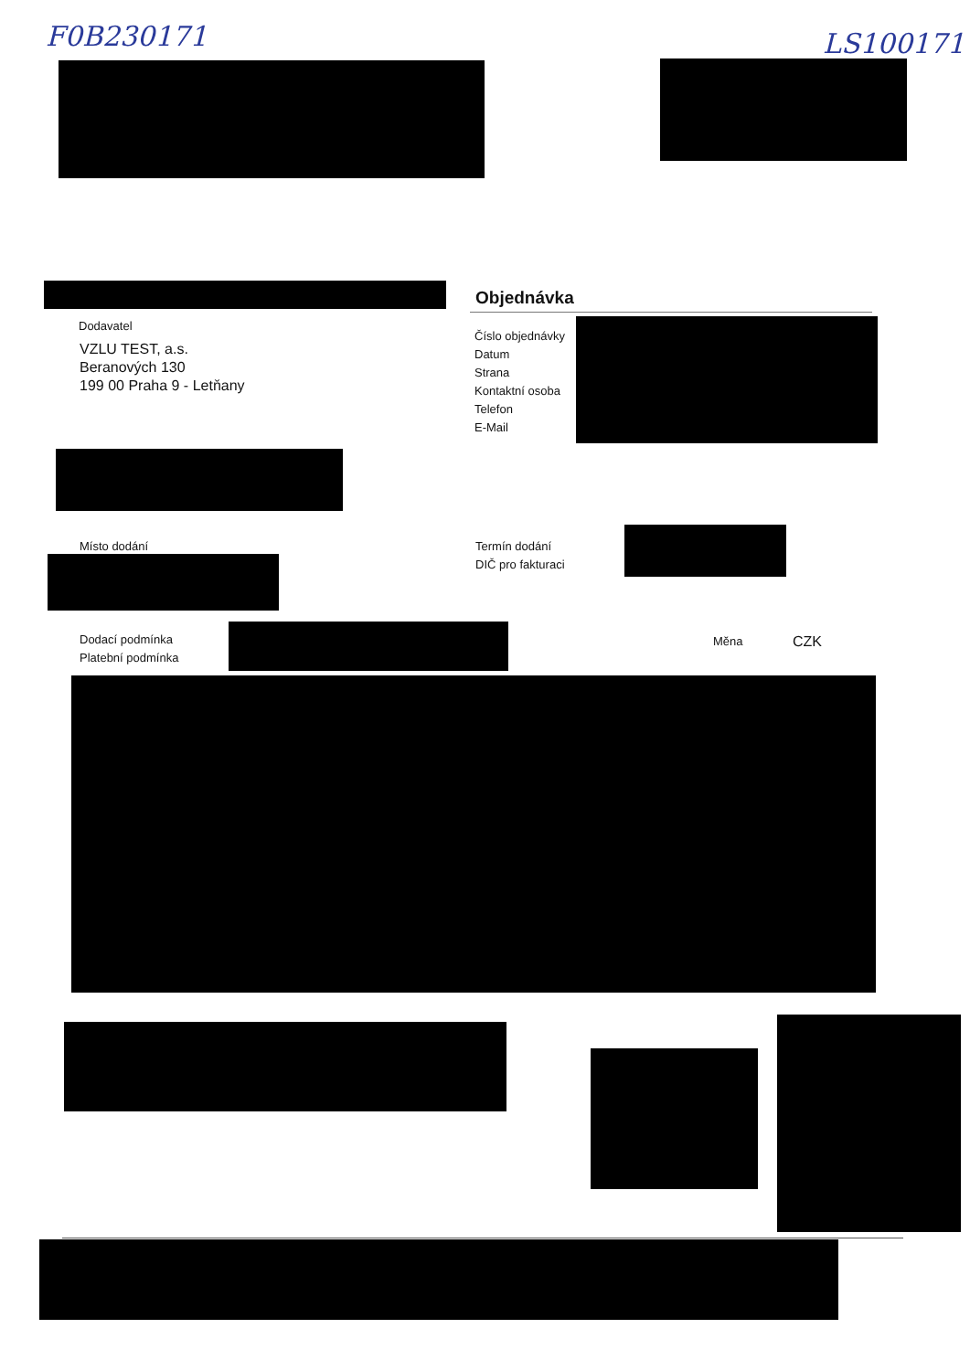F0B230171 LS100171
Objednávka
Dodavatel
VZLU TEST, a.s.
Beranových 130
199 00 Praha 9 - Letňany
Číslo objednávky
Datum
Strana
Kontaktní osoba
Telefon
E-Mail
Místo dodání
Termín dodání
DIČ pro fakturaci
Dodací podmínka
Platební podmínka
Měna CZK